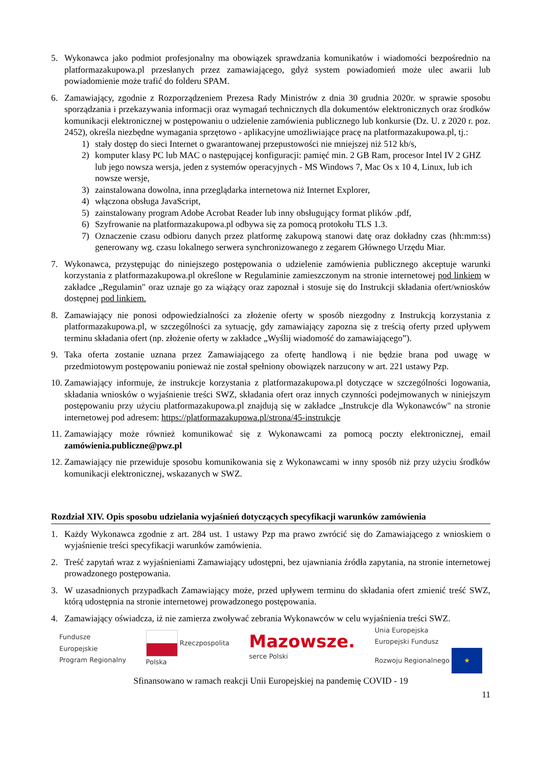5. Wykonawca jako podmiot profesjonalny ma obowiązek sprawdzania komunikatów i wiadomości bezpośrednio na platformazakupowa.pl przesłanych przez zamawiającego, gdyż system powiadomień może ulec awarii lub powiadomienie może trafić do folderu SPAM.
6. Zamawiający, zgodnie z Rozporządzeniem Prezesa Rady Ministrów z dnia 30 grudnia 2020r. w sprawie sposobu sporządzania i przekazywania informacji oraz wymagań technicznych dla dokumentów elektronicznych oraz środków komunikacji elektronicznej w postępowaniu o udzielenie zamówienia publicznego lub konkursie (Dz. U. z 2020 r. poz. 2452), określa niezbędne wymagania sprzętowo - aplikacyjne umożliwiające pracę na platformazakupowa.pl, tj.:
1) stały dostęp do sieci Internet o gwarantowanej przepustowości nie mniejszej niż 512 kb/s,
2) komputer klasy PC lub MAC o następującej konfiguracji: pamięć min. 2 GB Ram, procesor Intel IV 2 GHZ lub jego nowsza wersja, jeden z systemów operacyjnych - MS Windows 7, Mac Os x 10 4, Linux, lub ich nowsze wersje,
3) zainstalowana dowolna, inna przeglądarka internetowa niż Internet Explorer,
4) włączona obsługa JavaScript,
5) zainstalowany program Adobe Acrobat Reader lub inny obsługujący format plików .pdf,
6) Szyfrowanie na platformazakupowa.pl odbywa się za pomocą protokołu TLS 1.3.
7) Oznaczenie czasu odbioru danych przez platformę zakupową stanowi datę oraz dokładny czas (hh:mm:ss) generowany wg. czasu lokalnego serwera synchronizowanego z zegarem Głównego Urzędu Miar.
7. Wykonawca, przystępując do niniejszego postępowania o udzielenie zamówienia publicznego akceptuje warunki korzystania z platformazakupowa.pl określone w Regulaminie zamieszczonym na stronie internetowej pod linkiem w zakładce „Regulamin" oraz uznaje go za wiążący oraz zapoznał i stosuje się do Instrukcji składania ofert/wniosków dostępnej pod linkiem.
8. Zamawiający nie ponosi odpowiedzialności za złożenie oferty w sposób niezgodny z Instrukcją korzystania z platformazakupowa.pl, w szczególności za sytuację, gdy zamawiający zapozna się z treścią oferty przed upływem terminu składania ofert (np. złożenie oferty w zakładce „Wyślij wiadomość do zamawiającego”).
9. Taka oferta zostanie uznana przez Zamawiającego za ofertę handlową i nie będzie brana pod uwagę w przedmiotowym postępowaniu ponieważ nie został spełniony obowiązek narzucony w art. 221 ustawy Pzp.
10. Zamawiający informuje, że instrukcje korzystania z platformazakupowa.pl dotyczące w szczególności logowania, składania wniosków o wyjaśnienie treści SWZ, składania ofert oraz innych czynności podejmowanych w niniejszym postępowaniu przy użyciu platformazakupowa.pl znajdują się w zakładce „Instrukcje dla Wykonawców" na stronie internetowej pod adresem: https://platformazakupowa.pl/strona/45-instrukcje
11. Zamawiający może również komunikować się z Wykonawcami za pomocą poczty elektronicznej, email zamówienia.publiczne@pwz.pl
12. Zamawiający nie przewiduje sposobu komunikowania się z Wykonawcami w inny sposób niż przy użyciu środków komunikacji elektronicznej, wskazanych w SWZ.
Rozdział XIV. Opis sposobu udzielania wyjaśnień dotyczących specyfikacji warunków zamówienia
1. Każdy Wykonawca zgodnie z art. 284 ust. 1 ustawy Pzp ma prawo zwrócić się do Zamawiającego z wnioskiem o wyjaśnienie treści specyfikacji warunków zamówienia.
2. Treść zapytań wraz z wyjaśnieniami Zamawiający udostępni, bez ujawniania źródła zapytania, na stronie internetowej prowadzonego postępowania.
3. W uzasadnionych przypadkach Zamawiający może, przed upływem terminu do składania ofert zmienić treść SWZ, którą udostępnia na stronie internetowej prowadzonego postępowania.
4. Zamawiający oświadcza, iż nie zamierza zwoływać zebrania Wykonawców w celu wyjaśnienia treści SWZ.
Fundusze
Europejskie
Program Regionalny
Rzeczpospolita
Polska
Mazowsze.
serce Polski
Unia Europejska
Europejski Fundusz
Rozwoju Regionalnego ★
Sfinansowano w ramach reakcji Unii Europejskiej na pandemię COVID - 19
11